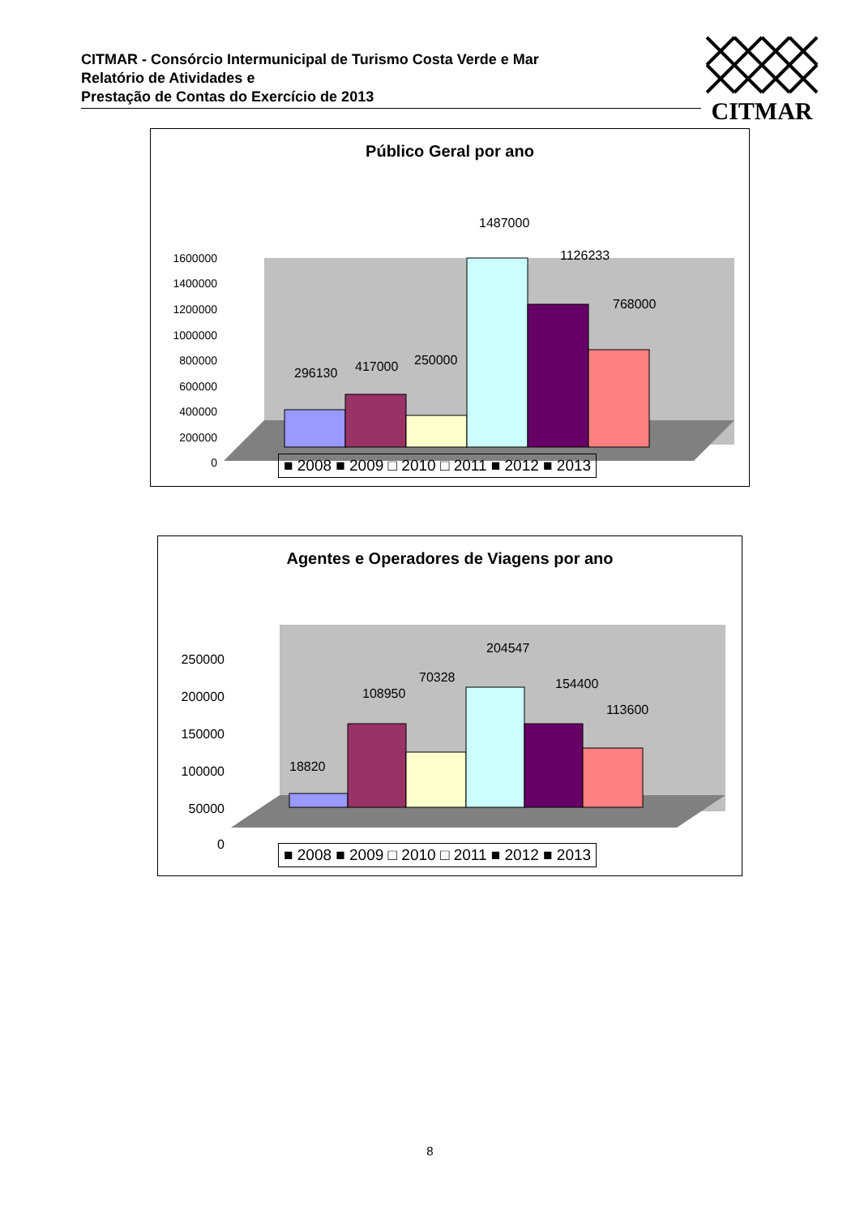CITMAR - Consórcio Intermunicipal de Turismo Costa Verde e Mar
Relatório de Atividades e
Prestação de Contas do Exercício de 2013
CITMAR
Público Geral por ano
1600000
1400000
1200000
1000000
800000
600000
400000
200000
0
296130
417000
250000
1487000
1126233
768000
■ 2008 ■ 2009 □ 2010 □ 2011 ■ 2012 ■ 2013
Agentes e Operadores de Viagens por ano
250000
200000
150000
100000
50000
0
18820
108950
70328
204547
154400
113600
■ 2008 ■ 2009 □ 2010 □ 2011 ■ 2012 ■ 2013
8